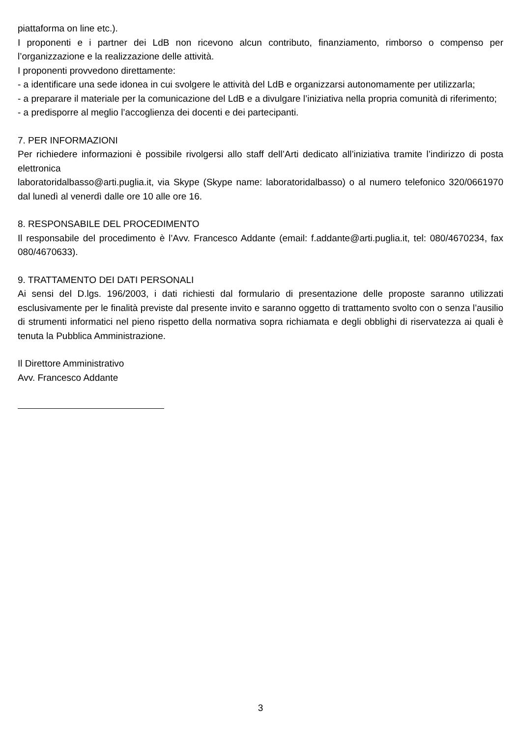piattaforma on line etc.).
I proponenti e i partner dei LdB non ricevono alcun contributo, finanziamento, rimborso o compenso per l’organizzazione e la realizzazione delle attività.
I proponenti provvedono direttamente:
- a identificare una sede idonea in cui svolgere le attività del LdB e organizzarsi autonomamente per utilizzarla;
- a preparare il materiale per la comunicazione del LdB e a divulgare l’iniziativa nella propria comunità di riferimento;
- a predisporre al meglio l’accoglienza dei docenti e dei partecipanti.
7. PER INFORMAZIONI
Per richiedere informazioni è possibile rivolgersi allo staff dell’Arti dedicato all’iniziativa tramite l’indirizzo di posta elettronica
laboratoridalbasso@arti.puglia.it, via Skype (Skype name: laboratoridalbasso) o al numero telefonico 320/0661970 dal lunedì al venerdì dalle ore 10 alle ore 16.
8. RESPONSABILE DEL PROCEDIMENTO
Il responsabile del procedimento è l’Avv. Francesco Addante (email: f.addante@arti.puglia.it, tel: 080/4670234, fax 080/4670633).
9. TRATTAMENTO DEI DATI PERSONALI
Ai sensi del D.lgs. 196/2003, i dati richiesti dal formulario di presentazione delle proposte saranno utilizzati esclusivamente per le finalità previste dal presente invito e saranno oggetto di trattamento svolto con o senza l’ausilio di strumenti informatici nel pieno rispetto della normativa sopra richiamata e degli obblighi di riservatezza ai quali è tenuta la Pubblica Amministrazione.
Il Direttore Amministrativo
Avv. Francesco Addante
3